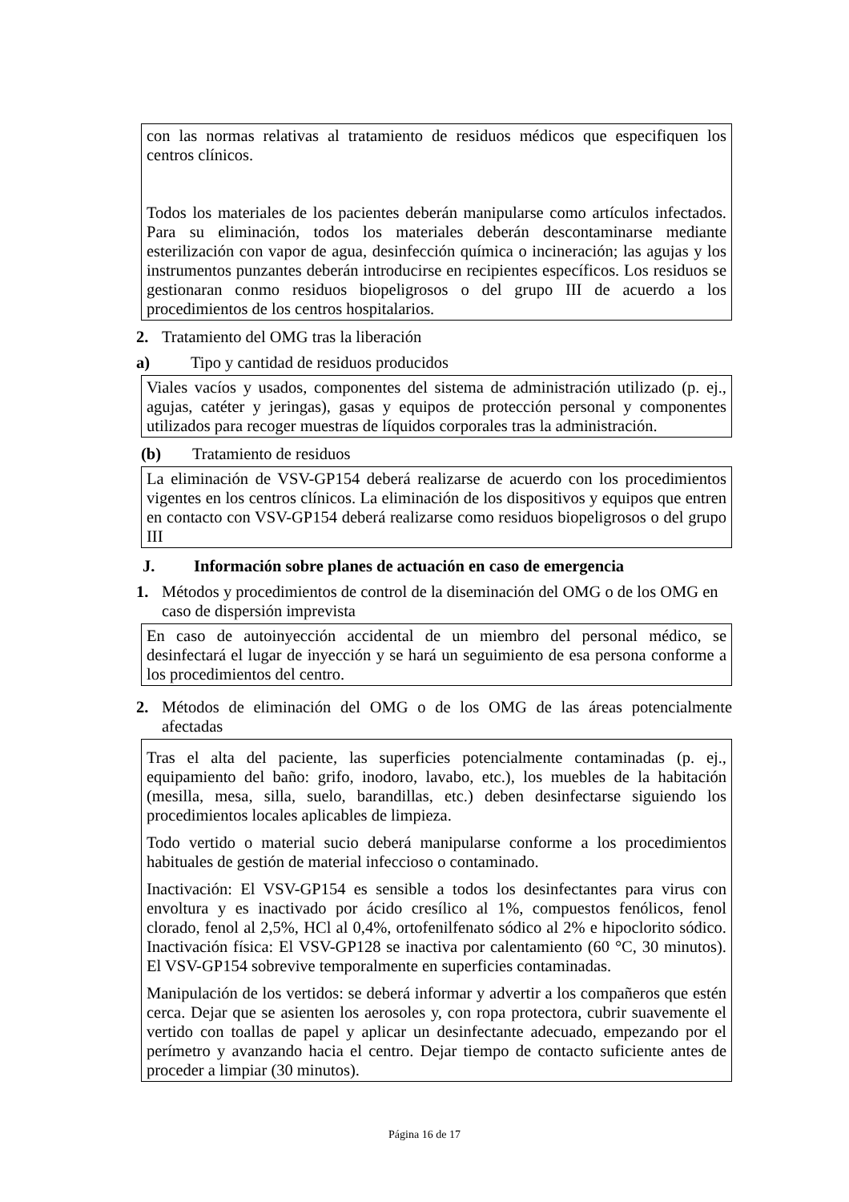con las normas relativas al tratamiento de residuos médicos que especifiquen los centros clínicos.
Todos los materiales de los pacientes deberán manipularse como artículos infectados. Para su eliminación, todos los materiales deberán descontaminarse mediante esterilización con vapor de agua, desinfección química o incineración; las agujas y los instrumentos punzantes deberán introducirse en recipientes específicos. Los residuos se gestionaran conmo residuos biopeligrosos o del grupo III de acuerdo a los procedimientos de los centros hospitalarios.
2. Tratamiento del OMG tras la liberación
a) Tipo y cantidad de residuos producidos
Viales vacíos y usados, componentes del sistema de administración utilizado (p. ej., agujas, catéter y jeringas), gasas y equipos de protección personal y componentes utilizados para recoger muestras de líquidos corporales tras la administración.
(b) Tratamiento de residuos
La eliminación de VSV-GP154 deberá realizarse de acuerdo con los procedimientos vigentes en los centros clínicos. La eliminación de los dispositivos y equipos que entren en contacto con VSV-GP154 deberá realizarse como residuos biopeligrosos o del grupo III
J. Información sobre planes de actuación en caso de emergencia
1. Métodos y procedimientos de control de la diseminación del OMG o de los OMG en caso de dispersión imprevista
En caso de autoinyección accidental de un miembro del personal médico, se desinfectará el lugar de inyección y se hará un seguimiento de esa persona conforme a los procedimientos del centro.
2. Métodos de eliminación del OMG o de los OMG de las áreas potencialmente afectadas
Tras el alta del paciente, las superficies potencialmente contaminadas (p. ej., equipamiento del baño: grifo, inodoro, lavabo, etc.), los muebles de la habitación (mesilla, mesa, silla, suelo, barandillas, etc.) deben desinfectarse siguiendo los procedimientos locales aplicables de limpieza.
Todo vertido o material sucio deberá manipularse conforme a los procedimientos habituales de gestión de material infeccioso o contaminado.
Inactivación: El VSV-GP154 es sensible a todos los desinfectantes para virus con envoltura y es inactivado por ácido cresílico al 1%, compuestos fenólicos, fenol clorado, fenol al 2,5%, HCl al 0,4%, ortofenilfenato sódico al 2% e hipoclorito sódico. Inactivación física: El VSV-GP128 se inactiva por calentamiento (60 °C, 30 minutos). El VSV-GP154 sobrevive temporalmente en superficies contaminadas.
Manipulación de los vertidos: se deberá informar y advertir a los compañeros que estén cerca. Dejar que se asienten los aerosoles y, con ropa protectora, cubrir suavemente el vertido con toallas de papel y aplicar un desinfectante adecuado, empezando por el perímetro y avanzando hacia el centro. Dejar tiempo de contacto suficiente antes de proceder a limpiar (30 minutos).
Página 16 de 17